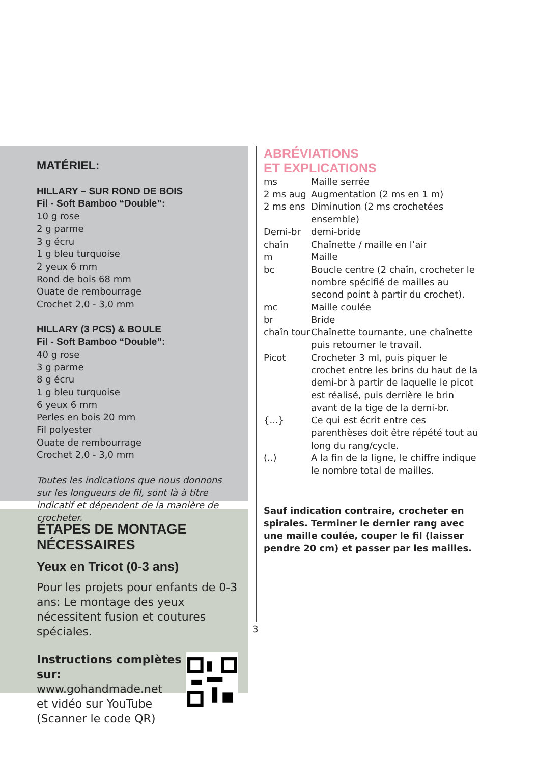MATÉRIEL:
HILLARY – SUR ROND DE BOIS
Fil - Soft Bamboo “Double”:
10 g rose
2 g parme
3 g écru
1 g bleu turquoise
2 yeux 6 mm
Rond de bois 68 mm
Ouate de rembourrage
Crochet 2,0 - 3,0 mm
HILLARY (3 PCS) & BOULE
Fil - Soft Bamboo “Double”:
40 g rose
3 g parme
8 g écru
1 g bleu turquoise
6 yeux 6 mm
Perles en bois 20 mm
Fil polyester
Ouate de rembourrage
Crochet 2,0 - 3,0 mm
Toutes les indications que nous donnons sur les longueurs de fil, sont là à titre indicatif et dépendent de la manière de crocheter.
ÉTAPES DE MONTAGE NÉCESSAIRES
Yeux en Tricot (0-3 ans)
Pour les projets pour enfants de 0-3 ans: Le montage des yeux nécessitent fusion et coutures spéciales.
Instructions complètes sur:
www.gohandmade.net
et vidéo sur YouTube
(Scanner le code QR)
ABRÉVIATIONS
ET EXPLICATIONS
| ms | Maille serrée |
| 2 ms aug | Augmentation (2 ms en 1 m) |
| 2 ms ens | Diminution (2 ms crochetées ensemble) |
| Demi-br | demi-bride |
| chaîn | Chaînette / maille en l’air |
| m | Maille |
| bc | Boucle centre (2 chaîn, crocheter le nombre spécifié de mailles au second point à partir du crochet). |
| mc | Maille coulée |
| br | Bride |
| chaîn tour | Chaînette tournante, une chaînette puis retourner le travail. |
| Picot | Crocheter 3 ml, puis piquer le crochet entre les brins du haut de la demi-br à partir de laquelle le picot est réalisé, puis derrière le brin avant de la tige de la demi-br. |
| {...} | Ce qui est écrit entre ces parenthèses doit être répété tout au long du rang/cycle. |
| (..) | A la fin de la ligne, le chiffre indique le nombre total de mailles. |
Sauf indication contraire, crocheter en spirales. Terminer le dernier rang avec une maille coulée, couper le fil (laisser pendre 20 cm) et passer par les mailles.
3